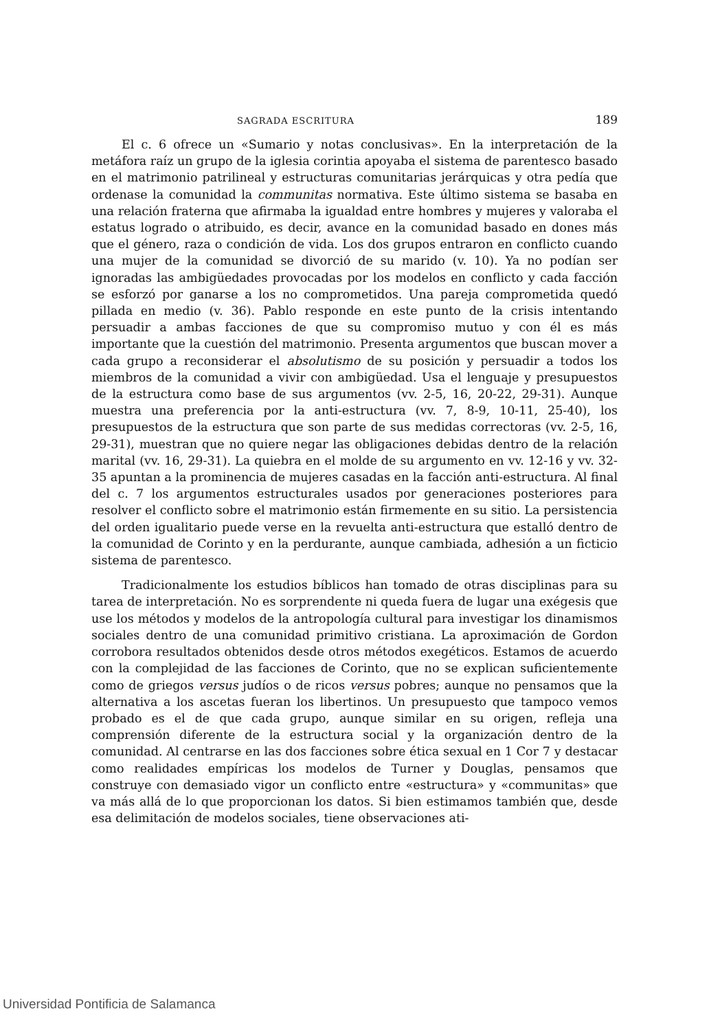SAGRADA ESCRITURA 189
El c. 6 ofrece un «Sumario y notas conclusivas». En la interpretación de la metáfora raíz un grupo de la iglesia corintia apoyaba el sistema de parentesco basado en el matrimonio patrilineal y estructuras comunitarias jerárquicas y otra pedía que ordenase la comunidad la communitas normativa. Este último sistema se basaba en una relación fraterna que afirmaba la igualdad entre hombres y mujeres y valoraba el estatus logrado o atribuido, es decir, avance en la comunidad basado en dones más que el género, raza o condición de vida. Los dos grupos entraron en conflicto cuando una mujer de la comunidad se divorció de su marido (v. 10). Ya no podían ser ignoradas las ambigüedades provocadas por los modelos en conflicto y cada facción se esforzó por ganarse a los no comprometidos. Una pareja comprometida quedó pillada en medio (v. 36). Pablo responde en este punto de la crisis intentando persuadir a ambas facciones de que su compromiso mutuo y con él es más importante que la cuestión del matrimonio. Presenta argumentos que buscan mover a cada grupo a reconsiderar el absolutismo de su posición y persuadir a todos los miembros de la comunidad a vivir con ambigüedad. Usa el lenguaje y presupuestos de la estructura como base de sus argumentos (vv. 2-5, 16, 20-22, 29-31). Aunque muestra una preferencia por la anti-estructura (vv. 7, 8-9, 10-11, 25-40), los presupuestos de la estructura que son parte de sus medidas correctoras (vv. 2-5, 16, 29-31), muestran que no quiere negar las obligaciones debidas dentro de la relación marital (vv. 16, 29-31). La quiebra en el molde de su argumento en vv. 12-16 y vv. 32-35 apuntan a la prominencia de mujeres casadas en la facción anti-estructura. Al final del c. 7 los argumentos estructurales usados por generaciones posteriores para resolver el conflicto sobre el matrimonio están firmemente en su sitio. La persistencia del orden igualitario puede verse en la revuelta anti-estructura que estalló dentro de la comunidad de Corinto y en la perdurante, aunque cambiada, adhesión a un ficticio sistema de parentesco.
Tradicionalmente los estudios bíblicos han tomado de otras disciplinas para su tarea de interpretación. No es sorprendente ni queda fuera de lugar una exégesis que use los métodos y modelos de la antropología cultural para investigar los dinamismos sociales dentro de una comunidad primitivo cristiana. La aproximación de Gordon corrobora resultados obtenidos desde otros métodos exegéticos. Estamos de acuerdo con la complejidad de las facciones de Corinto, que no se explican suficientemente como de griegos versus judíos o de ricos versus pobres; aunque no pensamos que la alternativa a los ascetas fueran los libertinos. Un presupuesto que tampoco vemos probado es el de que cada grupo, aunque similar en su origen, refleja una comprensión diferente de la estructura social y la organización dentro de la comunidad. Al centrarse en las dos facciones sobre ética sexual en 1 Cor 7 y destacar como realidades empíricas los modelos de Turner y Douglas, pensamos que construye con demasiado vigor un conflicto entre «estructura» y «communitas» que va más allá de lo que proporcionan los datos. Si bien estimamos también que, desde esa delimitación de modelos sociales, tiene observaciones ati-
Universidad Pontificia de Salamanca